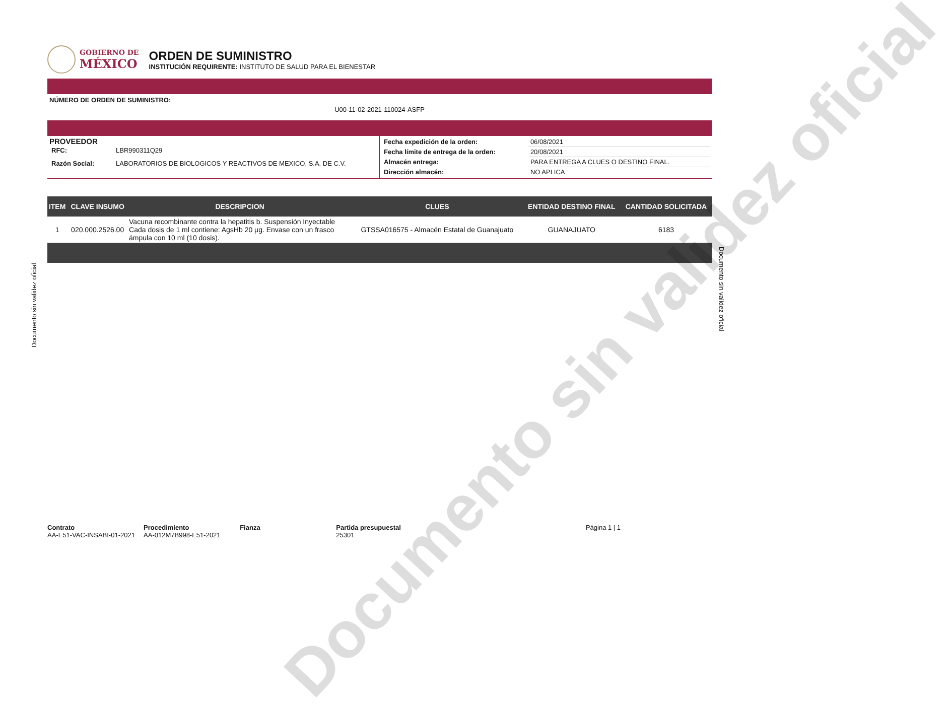GOBIERNO DE
MÉXICO
ORDEN DE SUMINISTRO
INSTITUCIÓN REQUIRENTE: INSTITUTO DE SALUD PARA EL BIENESTAR
NÚMERO DE ORDEN DE SUMINISTRO:
U00-11-02-2021-110024-ASFP
| PROVEEDOR / RFC: / LBR990311Q29 / / Razón Social: / LABORATORIOS DE BIOLOGICOS Y REACTIVOS DE MEXICO, S.A. DE C.V. / | / Fecha expedición de la orden: / 06/08/2021 / / Fecha límite de entrega de la orden: / 20/08/2021 / / Almacén entrega: / PARA ENTREGA A CLUES O DESTINO FINAL. / / Dirección almacén: / NO APLICA / |
| ITEM | CLAVE INSUMO | DESCRIPCION | CLUES | ENTIDAD DESTINO FINAL | CANTIDAD SOLICITADA |
| --- | --- | --- | --- | --- | --- |
| 1 | 020.000.2526.00 | Vacuna recombinante contra la hepatitis b. Suspensión Inyectable Cada dosis de 1 ml contiene: AgsHb 20 µg. Envase con un frasco ámpula con 10 ml (10 dosis). | GTSSA016575 - Almacén Estatal de Guanajuato | GUANAJUATO | 6183 |
Documento sin validez oficial
Documento sin validez oficial
Contrato
AA-E51-VAC-INSABI-01-2021
Procedimiento
AA-012M7B998-E51-2021
Fianza Partida presupuestal
25301
Página 1 | 1
Documento sin validez oficial